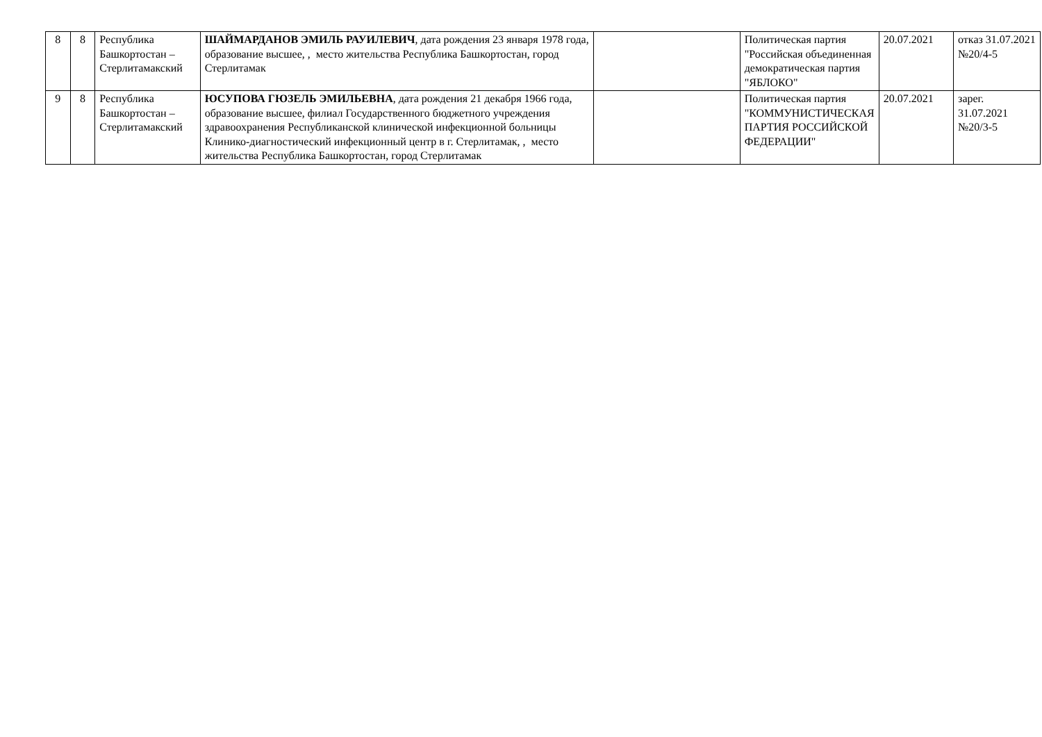| 8 | 8 | Республика Башкортостан – Стерлитамакский | ШАЙМАРДАНОВ ЭМИЛЬ РАУИЛЕВИЧ , дата рождения 23 января 1978 года, образование высшее, , место жительства Республика Башкортостан, город Стерлитамак | | Политическая партия "Российская объединенная демократическая партия "ЯБЛОКО" | 20.07.2021 | отказ 31.07.2021 №20/4-5 |
| 9 | 8 | Республика Башкортостан – Стерлитамакский | ЮСУПОВА ГЮЗЕЛЬ ЭМИЛЬЕВНА , дата рождения 21 декабря 1966 года, образование высшее, филиал Государственного бюджетного учреждения здравоохранения Республиканской клинической инфекционной больницы Клинико-диагностический инфекционный центр в г. Стерлитамак, , место жительства Республика Башкортостан, город Стерлитамак | | Политическая партия "КОММУНИСТИЧЕСКАЯ ПАРТИЯ РОССИЙСКОЙ ФЕДЕРАЦИИ" | 20.07.2021 | зарег. 31.07.2021 №20/3-5 |